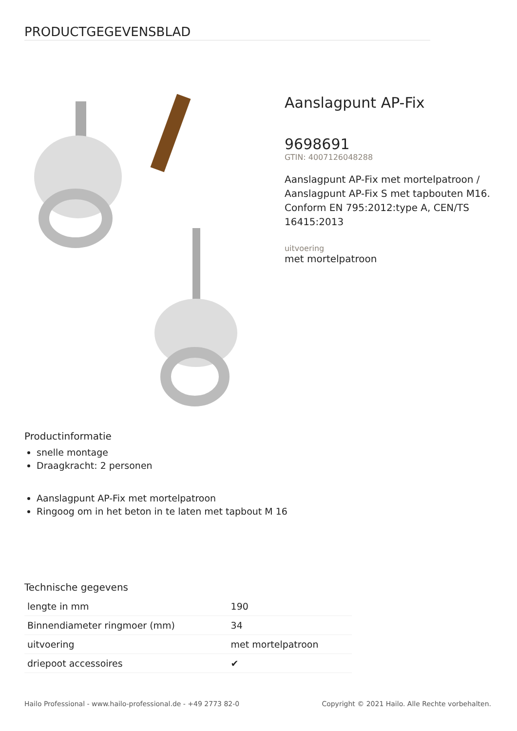PRODUCTGEGEVENSBLAD
Aanslagpunt AP-Fix
9698691
GTIN: 4007126048288
Aanslagpunt AP-Fix met mortelpatroon / Aanslagpunt AP-Fix S met tapbouten M16. Conform EN 795:2012:type A, CEN/TS 16415:2013
uitvoering
met mortelpatroon
Productinformatie
snelle montage
Draagkracht: 2 personen
Aanslagpunt AP-Fix met mortelpatroon
Ringoog om in het beton in te laten met tapbout M 16
Technische gegevens
| lengte in mm | 190 |
| Binnendiameter ringmoer (mm) | 34 |
| uitvoering | met mortelpatroon |
| driepoot accessoires | ✔ |
Hailo Professional - www.hailo-professional.de - +49 2773 82-0 Copyright © 2021 Hailo. Alle Rechte vorbehalten.